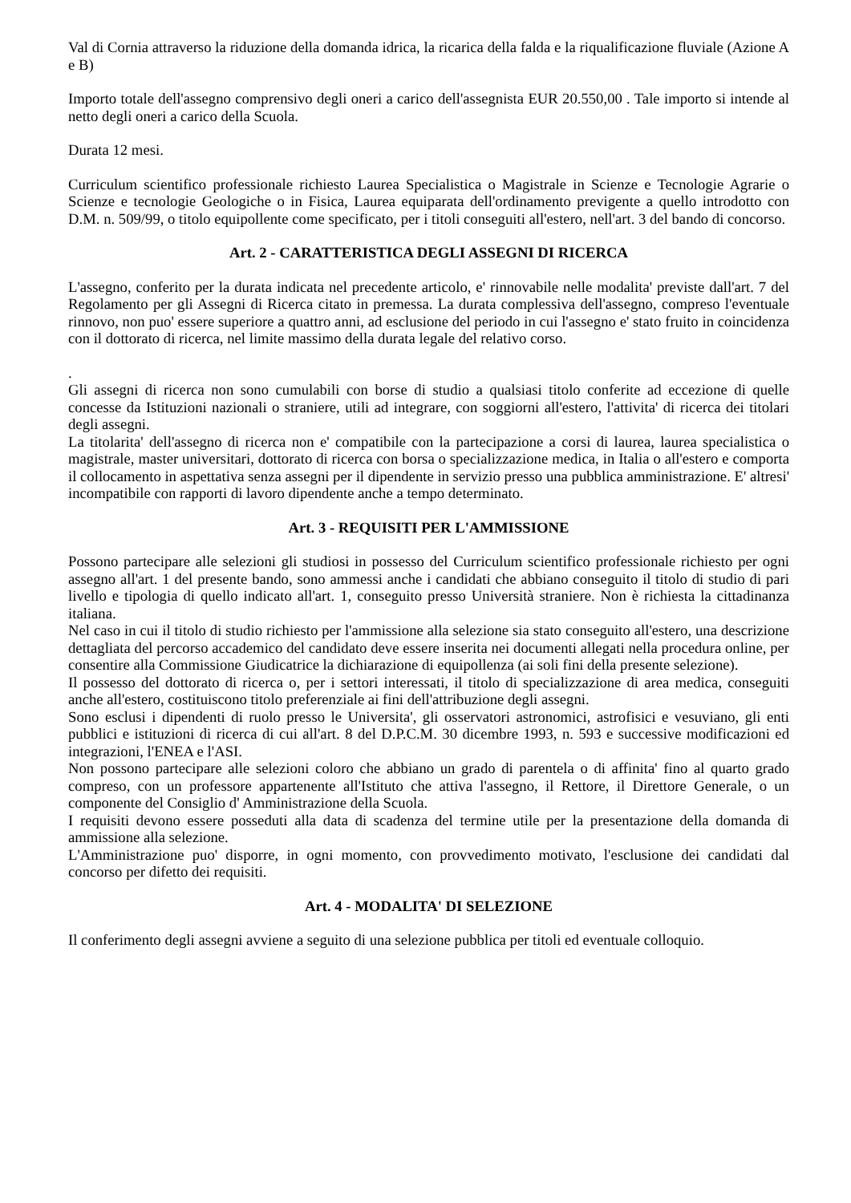Val di Cornia attraverso la riduzione della domanda idrica, la ricarica della falda e la riqualificazione fluviale (Azione A e B)
Importo totale dell'assegno comprensivo degli oneri a carico dell'assegnista EUR 20.550,00 . Tale importo si intende al netto degli oneri a carico della Scuola.
Durata 12 mesi.
Curriculum scientifico professionale richiesto Laurea Specialistica o Magistrale in Scienze e Tecnologie Agrarie o Scienze e tecnologie Geologiche o in Fisica, Laurea equiparata dell'ordinamento previgente a quello introdotto con D.M. n. 509/99, o titolo equipollente come specificato, per i titoli conseguiti all'estero, nell'art. 3 del bando di concorso.
Art. 2 - CARATTERISTICA DEGLI ASSEGNI DI RICERCA
L'assegno, conferito per la durata indicata nel precedente articolo, e' rinnovabile nelle modalita' previste dall'art. 7 del Regolamento per gli Assegni di Ricerca citato in premessa. La durata complessiva dell'assegno, compreso l'eventuale rinnovo, non puo' essere superiore a quattro anni, ad esclusione del periodo in cui l'assegno e' stato fruito in coincidenza con il dottorato di ricerca, nel limite massimo della durata legale del relativo corso.
.
Gli assegni di ricerca non sono cumulabili con borse di studio a qualsiasi titolo conferite ad eccezione di quelle concesse da Istituzioni nazionali o straniere, utili ad integrare, con soggiorni all'estero, l'attivita' di ricerca dei titolari degli assegni.
La titolarita' dell'assegno di ricerca non e' compatibile con la partecipazione a corsi di laurea, laurea specialistica o magistrale, master universitari, dottorato di ricerca con borsa o specializzazione medica, in Italia o all'estero e comporta il collocamento in aspettativa senza assegni per il dipendente in servizio presso una pubblica amministrazione. E' altresi' incompatibile con rapporti di lavoro dipendente anche a tempo determinato.
Art. 3 - REQUISITI PER L'AMMISSIONE
Possono partecipare alle selezioni gli studiosi in possesso del Curriculum scientifico professionale richiesto per ogni assegno all'art. 1 del presente bando, sono ammessi anche i candidati che abbiano conseguito il titolo di studio di pari livello e tipologia di quello indicato all'art. 1, conseguito presso Università straniere. Non è richiesta la cittadinanza italiana.
Nel caso in cui il titolo di studio richiesto per l'ammissione alla selezione sia stato conseguito all'estero, una descrizione dettagliata del percorso accademico del candidato deve essere inserita nei documenti allegati nella procedura online, per consentire alla Commissione Giudicatrice la dichiarazione di equipollenza (ai soli fini della presente selezione).
Il possesso del dottorato di ricerca o, per i settori interessati, il titolo di specializzazione di area medica, conseguiti anche all'estero, costituiscono titolo preferenziale ai fini dell'attribuzione degli assegni.
Sono esclusi i dipendenti di ruolo presso le Universita', gli osservatori astronomici, astrofisici e vesuviano, gli enti pubblici e istituzioni di ricerca di cui all'art. 8 del D.P.C.M. 30 dicembre 1993, n. 593 e successive modificazioni ed integrazioni, l'ENEA e l'ASI.
Non possono partecipare alle selezioni coloro che abbiano un grado di parentela o di affinita' fino al quarto grado compreso, con un professore appartenente all'Istituto che attiva l'assegno, il Rettore, il Direttore Generale, o un componente del Consiglio d' Amministrazione della Scuola.
I requisiti devono essere posseduti alla data di scadenza del termine utile per la presentazione della domanda di ammissione alla selezione.
L'Amministrazione puo' disporre, in ogni momento, con provvedimento motivato, l'esclusione dei candidati dal concorso per difetto dei requisiti.
Art. 4 - MODALITA' DI SELEZIONE
Il conferimento degli assegni avviene a seguito di una selezione pubblica per titoli ed eventuale colloquio.